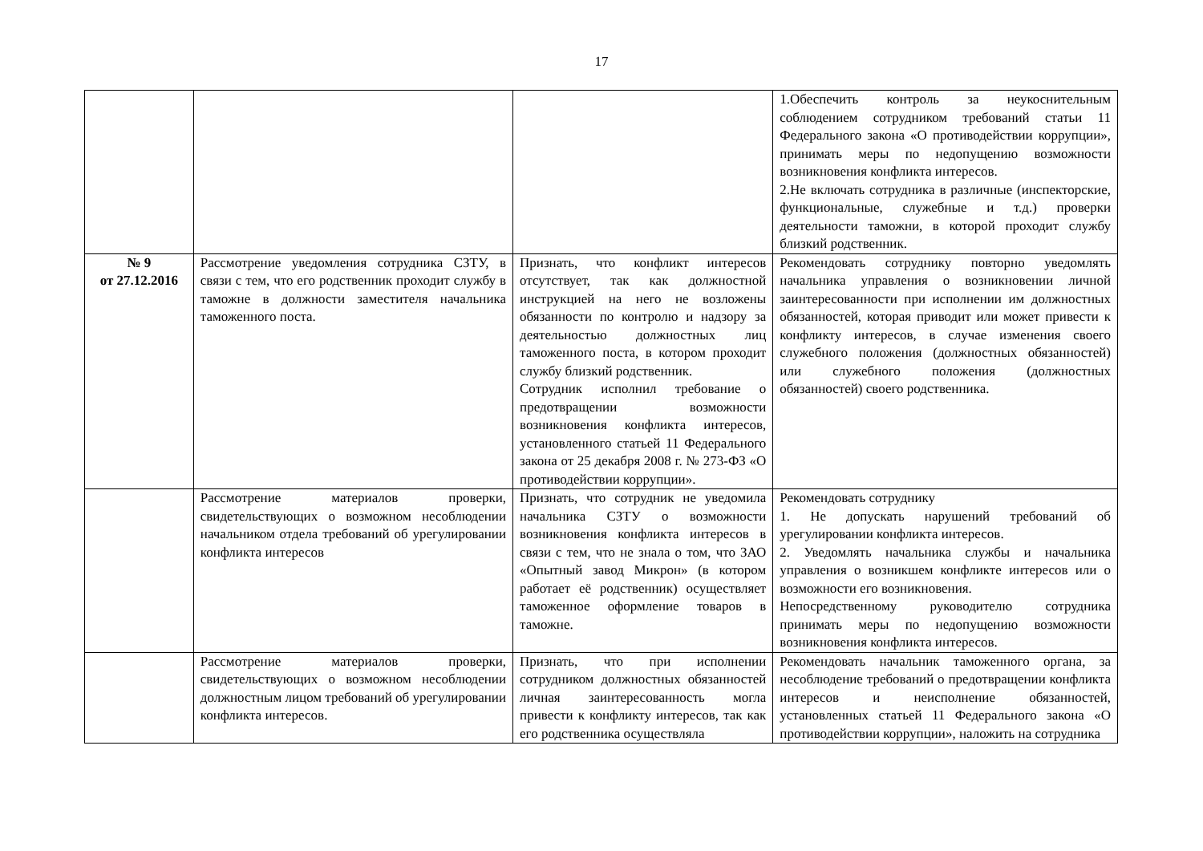17
| | | | 1.Обеспечить контроль за неукоснительным соблюдением сотрудником требований статьи 11 Федерального закона «О противодействии коррупции», принимать меры по недопущению возможности возникновения конфликта интересов. 2.Не включать сотрудника в различные (инспекторские, функциональные, служебные и т.д.) проверки деятельности таможни, в которой проходит службу близкий родственник. |
| № 9 от 27.12.2016 | Рассмотрение уведомления сотрудника СЗТУ, в связи с тем, что его родственник проходит службу в таможне в должности заместителя начальника таможенного поста. | Признать, что конфликт интересов отсутствует, так как должностной инструкцией на него не возложены обязанности по контролю и надзору за деятельностью должностных лиц таможенного поста, в котором проходит службу близкий родственник. Сотрудник исполнил требование о предотвращении возможности возникновения конфликта интересов, установленного статьей 11 Федерального закона от 25 декабря 2008 г. № 273-ФЗ «О противодействии коррупции». | Рекомендовать сотруднику повторно уведомлять начальника управления о возникновении личной заинтересованности при исполнении им должностных обязанностей, которая приводит или может привести к конфликту интересов, в случае изменения своего служебного положения (должностных обязанностей) или служебного положения (должностных обязанностей) своего родственника. |
| | Рассмотрение материалов проверки, свидетельствующих о возможном несоблюдении начальником отдела требований об урегулировании конфликта интересов | Признать, что сотрудник не уведомила начальника СЗТУ о возможности возникновения конфликта интересов в связи с тем, что не знала о том, что ЗАО «Опытный завод Микрон» (в котором работает её родственник) осуществляет таможенное оформление товаров в таможне. | Рекомендовать сотруднику 1. Не допускать нарушений требований об урегулировании конфликта интересов. 2. Уведомлять начальника службы и начальника управления о возникшем конфликте интересов или о возможности его возникновения. Непосредственному руководителю сотрудника принимать меры по недопущению возможности возникновения конфликта интересов. |
| | Рассмотрение материалов проверки, свидетельствующих о возможном несоблюдении должностным лицом требований об урегулировании конфликта интересов. | Признать, что при исполнении сотрудником должностных обязанностей личная заинтересованность могла привести к конфликту интересов, так как его родственника осуществляла | Рекомендовать начальник таможенного органа, за несоблюдение требований о предотвращении конфликта интересов и неисполнение обязанностей, установленных статьей 11 Федерального закона «О противодействии коррупции», наложить на сотрудника |